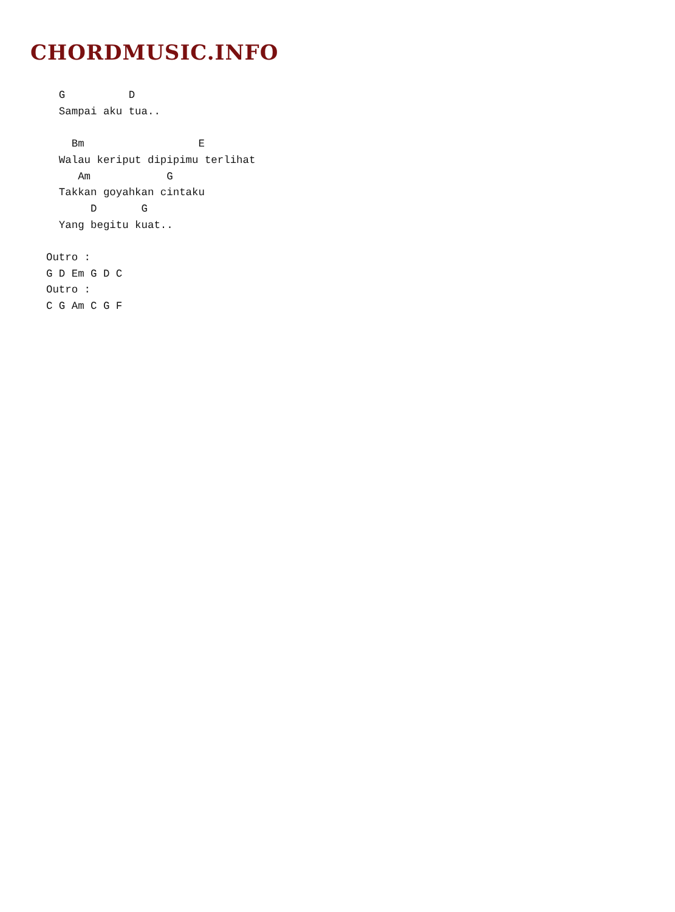CHORDMUSIC.INFO
  G          D
  Sampai aku tua..

    Bm                  E
  Walau keriput dipipimu terlihat
     Am            G
  Takkan goyahkan cintaku
       D       G
  Yang begitu kuat..

Outro :
G D Em G D C
Outro :
C G Am C G F